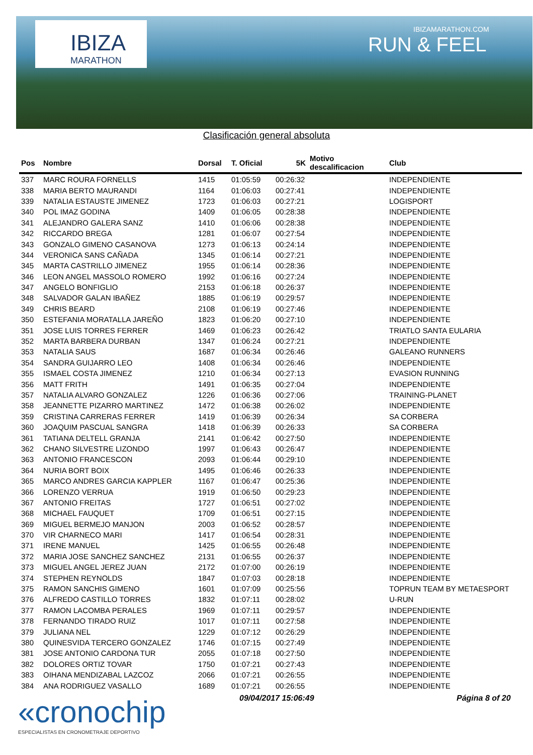IBIZA
MARATHON
IBIZAMARATHON.COM
RUN & FEEL
Clasificación general absoluta
| Pos | Nombre | Dorsal | T. Oficial | 5K | Motivo descalificacion | Club |
| --- | --- | --- | --- | --- | --- | --- |
| 337 | MARC ROURA FORNELLS | 1415 | 01:05:59 | 00:26:32 | | INDEPENDIENTE |
| 338 | MARIA BERTO MAURANDI | 1164 | 01:06:03 | 00:27:41 | | INDEPENDIENTE |
| 339 | NATALIA ESTAUSTE JIMENEZ | 1723 | 01:06:03 | 00:27:21 | | LOGISPORT |
| 340 | POL IMAZ GODINA | 1409 | 01:06:05 | 00:28:38 | | INDEPENDIENTE |
| 341 | ALEJANDRO GALERA SANZ | 1410 | 01:06:06 | 00:28:38 | | INDEPENDIENTE |
| 342 | RICCARDO BREGA | 1281 | 01:06:07 | 00:27:54 | | INDEPENDIENTE |
| 343 | GONZALO GIMENO CASANOVA | 1273 | 01:06:13 | 00:24:14 | | INDEPENDIENTE |
| 344 | VERONICA SANS CAÑADA | 1345 | 01:06:14 | 00:27:21 | | INDEPENDIENTE |
| 345 | MARTA CASTRILLO JIMENEZ | 1955 | 01:06:14 | 00:28:36 | | INDEPENDIENTE |
| 346 | LEON ANGEL MASSOLO ROMERO | 1992 | 01:06:16 | 00:27:24 | | INDEPENDIENTE |
| 347 | ANGELO BONFIGLIO | 2153 | 01:06:18 | 00:26:37 | | INDEPENDIENTE |
| 348 | SALVADOR GALAN IBAÑEZ | 1885 | 01:06:19 | 00:29:57 | | INDEPENDIENTE |
| 349 | CHRIS BEARD | 2108 | 01:06:19 | 00:27:46 | | INDEPENDIENTE |
| 350 | ESTEFANIA MORATALLA JAREÑO | 1823 | 01:06:20 | 00:27:10 | | INDEPENDIENTE |
| 351 | JOSE LUIS TORRES FERRER | 1469 | 01:06:23 | 00:26:42 | | TRIATLO SANTA EULARIA |
| 352 | MARTA BARBERA DURBAN | 1347 | 01:06:24 | 00:27:21 | | INDEPENDIENTE |
| 353 | NATALIA SAUS | 1687 | 01:06:34 | 00:26:46 | | GALEANO RUNNERS |
| 354 | SANDRA GUIJARRO LEO | 1408 | 01:06:34 | 00:26:46 | | INDEPENDIENTE |
| 355 | ISMAEL COSTA JIMENEZ | 1210 | 01:06:34 | 00:27:13 | | EVASION RUNNING |
| 356 | MATT FRITH | 1491 | 01:06:35 | 00:27:04 | | INDEPENDIENTE |
| 357 | NATALIA ALVARO GONZALEZ | 1226 | 01:06:36 | 00:27:06 | | TRAINING-PLANET |
| 358 | JEANNETTE PIZARRO MARTINEZ | 1472 | 01:06:38 | 00:26:02 | | INDEPENDIENTE |
| 359 | CRISTINA CARRERAS FERRER | 1419 | 01:06:39 | 00:26:34 | | SA CORBERA |
| 360 | JOAQUIM PASCUAL SANGRA | 1418 | 01:06:39 | 00:26:33 | | SA CORBERA |
| 361 | TATIANA DELTELL GRANJA | 2141 | 01:06:42 | 00:27:50 | | INDEPENDIENTE |
| 362 | CHANO SILVESTRE LIZONDO | 1997 | 01:06:43 | 00:26:47 | | INDEPENDIENTE |
| 363 | ANTONIO FRANCESCON | 2093 | 01:06:44 | 00:29:10 | | INDEPENDIENTE |
| 364 | NURIA BORT BOIX | 1495 | 01:06:46 | 00:26:33 | | INDEPENDIENTE |
| 365 | MARCO ANDRES GARCIA KAPPLER | 1167 | 01:06:47 | 00:25:36 | | INDEPENDIENTE |
| 366 | LORENZO VERRUA | 1919 | 01:06:50 | 00:29:23 | | INDEPENDIENTE |
| 367 | ANTONIO FREITAS | 1727 | 01:06:51 | 00:27:02 | | INDEPENDIENTE |
| 368 | MICHAEL FAUQUET | 1709 | 01:06:51 | 00:27:15 | | INDEPENDIENTE |
| 369 | MIGUEL BERMEJO MANJON | 2003 | 01:06:52 | 00:28:57 | | INDEPENDIENTE |
| 370 | VIR CHARNECO MARI | 1417 | 01:06:54 | 00:28:31 | | INDEPENDIENTE |
| 371 | IRENE MANUEL | 1425 | 01:06:55 | 00:26:48 | | INDEPENDIENTE |
| 372 | MARIA JOSE SANCHEZ SANCHEZ | 2131 | 01:06:55 | 00:26:37 | | INDEPENDIENTE |
| 373 | MIGUEL ANGEL JEREZ JUAN | 2172 | 01:07:00 | 00:26:19 | | INDEPENDIENTE |
| 374 | STEPHEN REYNOLDS | 1847 | 01:07:03 | 00:28:18 | | INDEPENDIENTE |
| 375 | RAMON SANCHIS GIMENO | 1601 | 01:07:09 | 00:25:56 | | TOPRUN TEAM BY METAESPORT |
| 376 | ALFREDO CASTILLO TORRES | 1832 | 01:07:11 | 00:28:02 | | U-RUN |
| 377 | RAMON LACOMBA PERALES | 1969 | 01:07:11 | 00:29:57 | | INDEPENDIENTE |
| 378 | FERNANDO TIRADO RUIZ | 1017 | 01:07:11 | 00:27:58 | | INDEPENDIENTE |
| 379 | JULIANA NEL | 1229 | 01:07:12 | 00:26:29 | | INDEPENDIENTE |
| 380 | QUINESVIDA TERCERO GONZALEZ | 1746 | 01:07:15 | 00:27:49 | | INDEPENDIENTE |
| 381 | JOSE ANTONIO CARDONA TUR | 2055 | 01:07:18 | 00:27:50 | | INDEPENDIENTE |
| 382 | DOLORES ORTIZ TOVAR | 1750 | 01:07:21 | 00:27:43 | | INDEPENDIENTE |
| 383 | OIHANA MENDIZABAL LAZCOZ | 2066 | 01:07:21 | 00:26:55 | | INDEPENDIENTE |
| 384 | ANA RODRIGUEZ VASALLO | 1689 | 01:07:21 | 00:26:55 | | INDEPENDIENTE |
«cronochip
ESPECIALISTAS EN CRONOMETRAJE DEPORTIVO
09/04/2017 15:06:49 Página 8 of 20